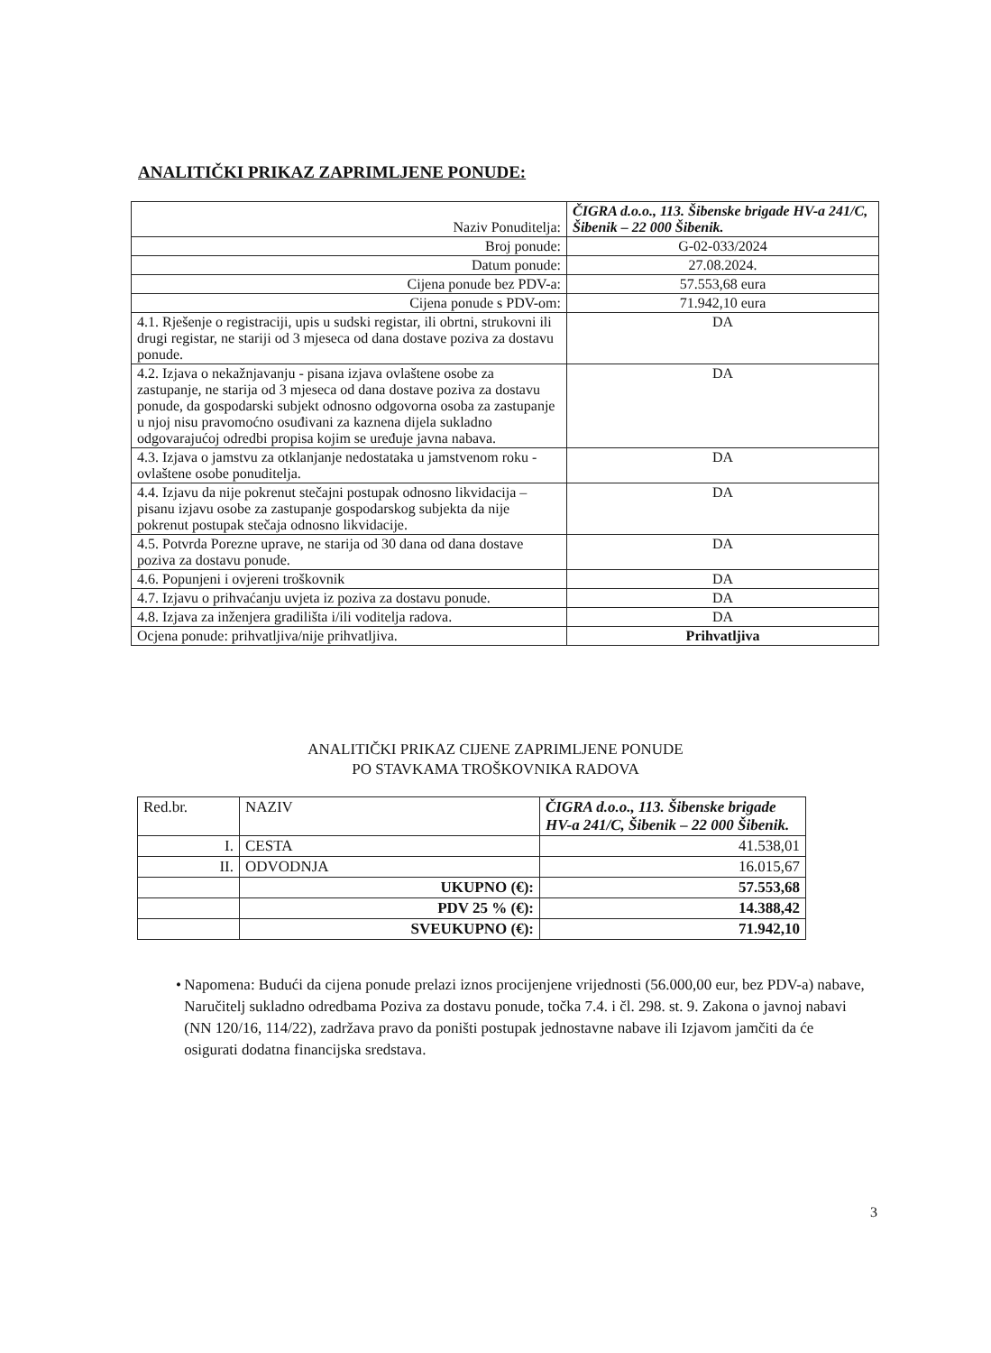ANALITIČKI PRIKAZ ZAPRIMLJENE PONUDE:
| Naziv Ponuditelja: | ČIGRA d.o.o., 113. Šibenske brigade HV-a 241/C, Šibenik – 22 000 Šibenik. |
| Broj ponude: | G-02-033/2024 |
| Datum ponude: | 27.08.2024. |
| Cijena ponude bez PDV-a: | 57.553,68 eura |
| Cijena ponude s PDV-om: | 71.942,10 eura |
| 4.1. Rješenje o registraciji, upis u sudski registar, ili obrtni, strukovni ili drugi registar, ne stariji od 3 mjeseca od dana dostave poziva za dostavu ponude. | DA |
| 4.2. Izjava o nekažnjavanju - pisana izjava ovlaštene osobe za zastupanje, ne starija od 3 mjeseca od dana dostave poziva za dostavu ponude, da gospodarski subjekt odnosno odgovorna osoba za zastupanje u njoj nisu pravomoćno osuđivani za kaznena dijela sukladno odgovarajućoj odredbi propisa kojim se uređuje javna nabava. | DA |
| 4.3. Izjava o jamstvu za otklanjanje nedostataka u jamstvenom roku - ovlaštene osobe ponuditelja. | DA |
| 4.4. Izjavu da nije pokrenut stečajni postupak odnosno likvidacija – pisanu izjavu osobe za zastupanje gospodarskog subjekta da nije pokrenut postupak stečaja odnosno likvidacije. | DA |
| 4.5. Potvrda Porezne uprave, ne starija od 30 dana od dana dostave poziva za dostavu ponude. | DA |
| 4.6. Popunjeni i ovjereni troškovnik | DA |
| 4.7. Izjavu o prihvaćanju uvjeta iz poziva za dostavu ponude. | DA |
| 4.8. Izjava za inženjera gradilišta i/ili voditelja radova. | DA |
| Ocjena ponude: prihvatljiva/nije prihvatljiva. | Prihvatljiva |
ANALITIČKI PRIKAZ CIJENE ZAPRIMLJENE PONUDE
PO STAVKAMA TROŠKOVNIKA RADOVA
| Red.br. | NAZIV | ČIGRA d.o.o., 113. Šibenske brigade HV-a 241/C, Šibenik – 22 000 Šibenik. |
| I. | CESTA | 41.538,01 |
| II. | ODVODNJA | 16.015,67 |
| | UKUPNO (€): | 57.553,68 |
| | PDV 25 % (€): | 14.388,42 |
| | SVEUKUPNO (€): | 71.942,10 |
• Napomena: Budući da cijena ponude prelazi iznos procijenjene vrijednosti (56.000,00 eur, bez PDV-a) nabave, Naručitelj sukladno odredbama Poziva za dostavu ponude, točka 7.4. i čl. 298. st. 9. Zakona o javnoj nabavi (NN 120/16, 114/22), zadržava pravo da poništi postupak jednostavne nabave ili Izjavom jamčiti da će osigurati dodatna financijska sredstava.
3